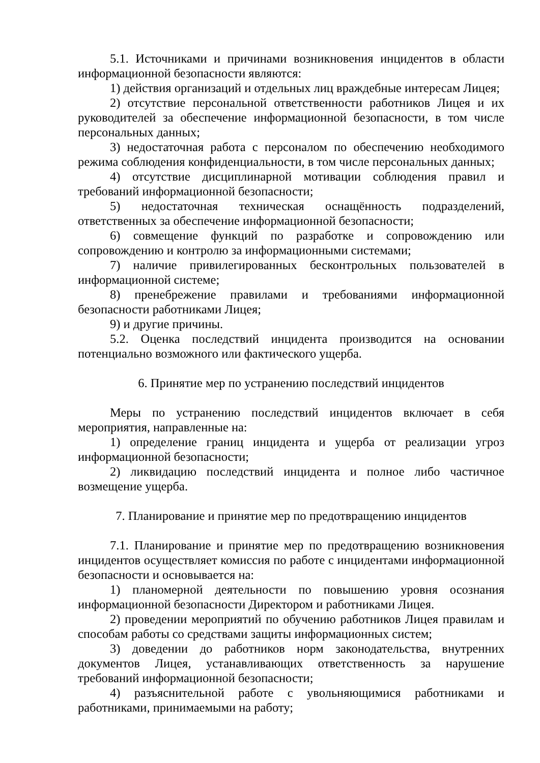5.1. Источниками и причинами возникновения инцидентов в области информационной безопасности являются:
1) действия организаций и отдельных лиц враждебные интересам Лицея;
2) отсутствие персональной ответственности работников Лицея и их руководителей за обеспечение информационной безопасности, в том числе персональных данных;
3) недостаточная работа с персоналом по обеспечению необходимого режима соблюдения конфиденциальности, в том числе персональных данных;
4) отсутствие дисциплинарной мотивации соблюдения правил и требований информационной безопасности;
5) недостаточная техническая оснащённость подразделений, ответственных за обеспечение информационной безопасности;
6) совмещение функций по разработке и сопровождению или сопровождению и контролю за информационными системами;
7) наличие привилегированных бесконтрольных пользователей в информационной системе;
8) пренебрежение правилами и требованиями информационной безопасности работниками Лицея;
9) и другие причины.
5.2. Оценка последствий инцидента производится на основании потенциально возможного или фактического ущерба.
6. Принятие мер по устранению последствий инцидентов
Меры по устранению последствий инцидентов включает в себя мероприятия, направленные на:
1) определение границ инцидента и ущерба от реализации угроз информационной безопасности;
2) ликвидацию последствий инцидента и полное либо частичное возмещение ущерба.
7. Планирование и принятие мер по предотвращению инцидентов
7.1. Планирование и принятие мер по предотвращению возникновения инцидентов осуществляет комиссия по работе с инцидентами информационной безопасности и основывается на:
1) планомерной деятельности по повышению уровня осознания информационной безопасности Директором и работниками Лицея.
2) проведении мероприятий по обучению работников Лицея правилам и способам работы со средствами защиты информационных систем;
3) доведении до работников норм законодательства, внутренних документов Лицея, устанавливающих ответственность за нарушение требований информационной безопасности;
4) разъяснительной работе с увольняющимися работниками и работниками, принимаемыми на работу;